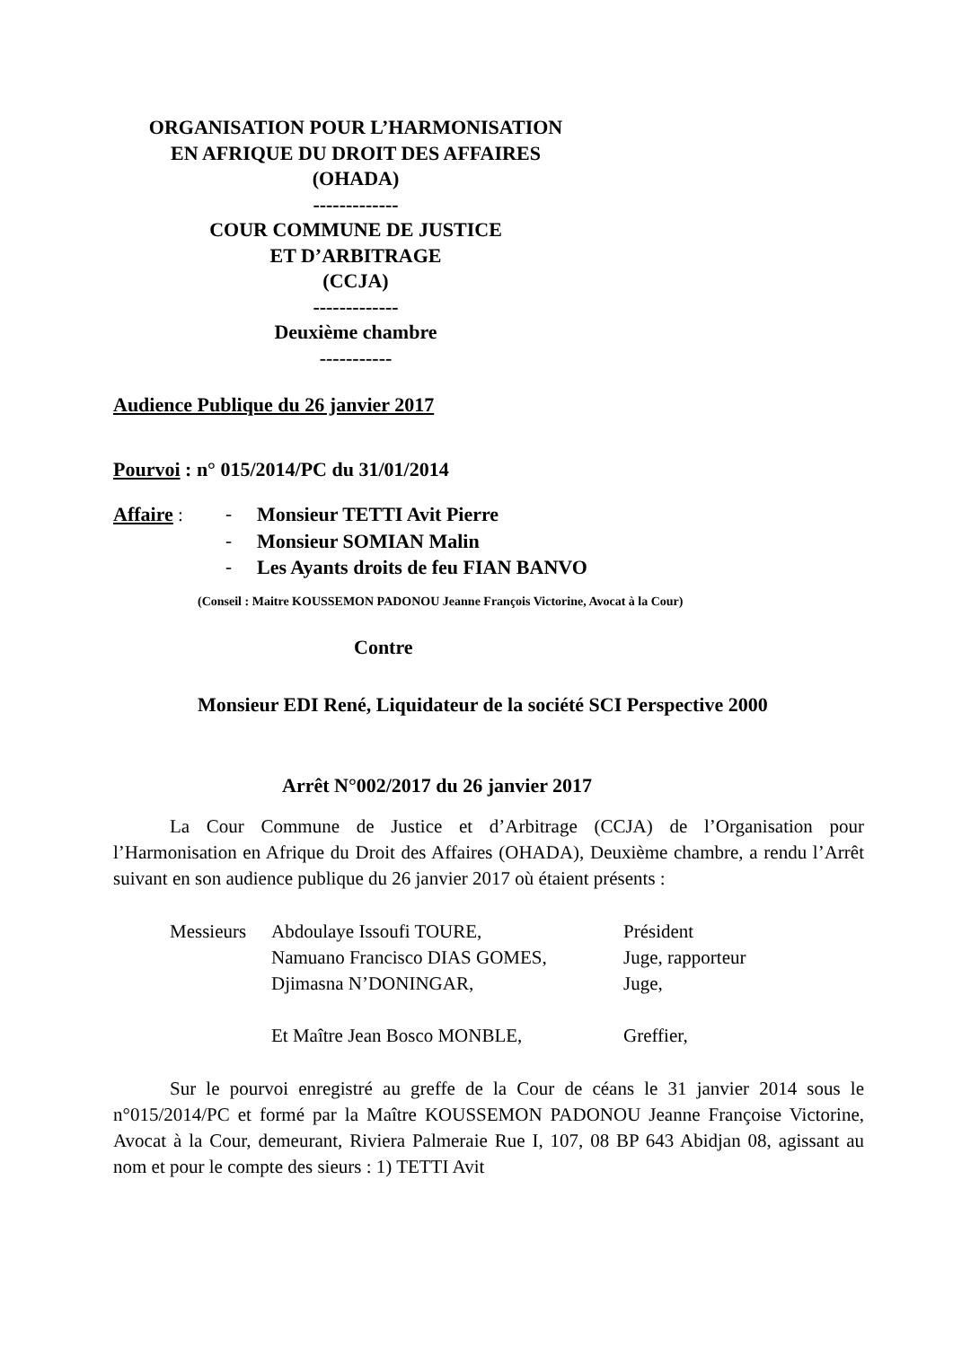ORGANISATION POUR L’HARMONISATION
EN AFRIQUE DU DROIT DES AFFAIRES
(OHADA)
-------------
COUR COMMUNE DE JUSTICE
ET D’ARBITRAGE
(CCJA)
-------------
Deuxième chambre
-----------
Audience Publique du 26 janvier 2017
Pourvoi : n° 015/2014/PC du 31/01/2014
| Affaire : | - | Monsieur TETTI Avit Pierre |
| | - | Monsieur SOMIAN Malin |
| | - | Les Ayants droits de feu FIAN BANVO |
(Conseil : Maitre KOUSSEMON PADONOU Jeanne François Victorine, Avocat à la Cour)
Contre
Monsieur EDI René, Liquidateur de la société SCI Perspective 2000
Arrêt N°002/2017 du 26 janvier 2017
La Cour Commune de Justice et d’Arbitrage (CCJA) de l’Organisation pour l’Harmonisation en Afrique du Droit des Affaires (OHADA), Deuxième chambre, a rendu l’Arrêt suivant en son audience publique du 26 janvier 2017 où étaient présents :
| Messieurs | Abdoulaye Issoufi TOURE, | Président |
| | Namuano Francisco DIAS GOMES, | Juge, rapporteur |
| | Djimasna N’DONINGAR, | Juge, |
| | Et Maître Jean Bosco MONBLE, | Greffier, |
Sur le pourvoi enregistré au greffe de la Cour de céans le 31 janvier 2014 sous le n°015/2014/PC et formé par la Maître KOUSSEMON PADONOU Jeanne Françoise Victorine, Avocat à la Cour, demeurant, Riviera Palmeraie Rue I, 107, 08 BP 643 Abidjan 08, agissant au nom et pour le compte des sieurs : 1) TETTI Avit